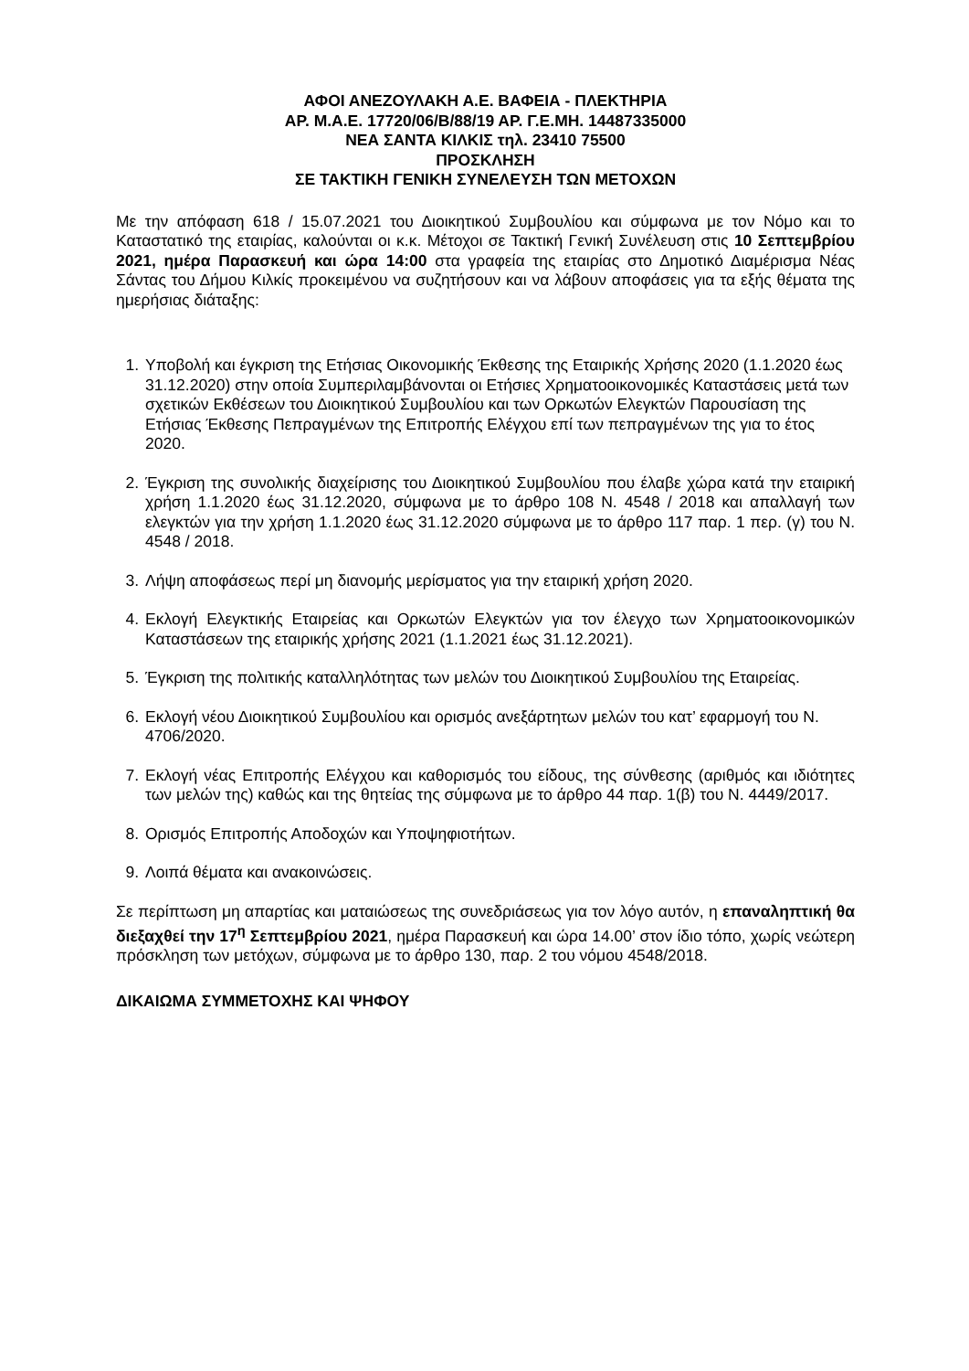ΑΦΟΙ ΑΝΕΖΟΥΛΑΚΗ Α.Ε. ΒΑΦΕΙΑ - ΠΛΕΚΤΗΡΙΑ
ΑΡ. Μ.Α.Ε. 17720/06/Β/88/19 ΑΡ. Γ.Ε.ΜΗ. 14487335000
ΝΕΑ ΣΑΝΤΑ ΚΙΛΚΙΣ τηλ. 23410 75500
ΠΡΟΣΚΛΗΣΗ
ΣΕ ΤΑΚΤΙΚΗ ΓΕΝΙΚΗ ΣΥΝΕΛΕΥΣΗ ΤΩΝ ΜΕΤΟΧΩΝ
Με την απόφαση 618 / 15.07.2021 του Διοικητικού Συμβουλίου και σύμφωνα με τον Νόμο και το Καταστατικό της εταιρίας, καλούνται οι κ.κ. Μέτοχοι σε Τακτική Γενική Συνέλευση στις 10 Σεπτεμβρίου 2021, ημέρα Παρασκευή και ώρα 14:00 στα γραφεία της εταιρίας στο Δημοτικό Διαμέρισμα Νέας Σάντας του Δήμου Κιλκίς προκειμένου να συζητήσουν και να λάβουν αποφάσεις για τα εξής θέματα της ημερήσιας διάταξης:
1. Υποβολή και έγκριση της Ετήσιας Οικονομικής Έκθεσης της Εταιρικής Χρήσης 2020 (1.1.2020 έως 31.12.2020) στην οποία Συμπεριλαμβάνονται οι Ετήσιες Χρηματοοικονομικές Καταστάσεις μετά των σχετικών Εκθέσεων του Διοικητικού Συμβουλίου και των Ορκωτών Ελεγκτών Παρουσίαση της Ετήσιας Έκθεσης Πεπραγμένων της Επιτροπής Ελέγχου επί των πεπραγμένων της για το έτος 2020.
2. Έγκριση της συνολικής διαχείρισης του Διοικητικού Συμβουλίου που έλαβε χώρα κατά την εταιρική χρήση 1.1.2020 έως 31.12.2020, σύμφωνα με το άρθρο 108 Ν. 4548 / 2018 και απαλλαγή των ελεγκτών για την χρήση 1.1.2020 έως 31.12.2020 σύμφωνα με το άρθρο 117 παρ. 1 περ. (γ) του Ν. 4548 / 2018.
3. Λήψη αποφάσεως περί μη διανομής μερίσματος για την εταιρική χρήση 2020.
4. Εκλογή Ελεγκτικής Εταιρείας και Ορκωτών Ελεγκτών για τον έλεγχο των Χρηματοοικονομικών Καταστάσεων της εταιρικής χρήσης 2021 (1.1.2021 έως 31.12.2021).
5. Έγκριση της πολιτικής καταλληλότητας των μελών του Διοικητικού Συμβουλίου της Εταιρείας.
6. Εκλογή νέου Διοικητικού Συμβουλίου και ορισμός ανεξάρτητων μελών του κατ’ εφαρμογή του Ν. 4706/2020.
7. Εκλογή νέας Επιτροπής Ελέγχου και καθορισμός του είδους, της σύνθεσης (αριθμός και ιδιότητες των μελών της) καθώς και της θητείας της σύμφωνα με το άρθρο 44 παρ. 1(β) του Ν. 4449/2017.
8. Ορισμός Επιτροπής Αποδοχών και Υποψηφιοτήτων.
9. Λοιπά θέματα και ανακοινώσεις.
Σε περίπτωση μη απαρτίας και ματαιώσεως της συνεδριάσεως για τον λόγο αυτόν, η επαναληπτική θα διεξαχθεί την 17<sup>η</sup> Σεπτεμβρίου 2021, ημέρα Παρασκευή και ώρα 14.00’ στον ίδιο τόπο, χωρίς νεώτερη πρόσκληση των μετόχων, σύμφωνα με το άρθρο 130, παρ. 2 του νόμου 4548/2018.
ΔΙΚΑΙΩΜΑ ΣΥΜΜΕΤΟΧΗΣ ΚΑΙ ΨΗΦΟΥ